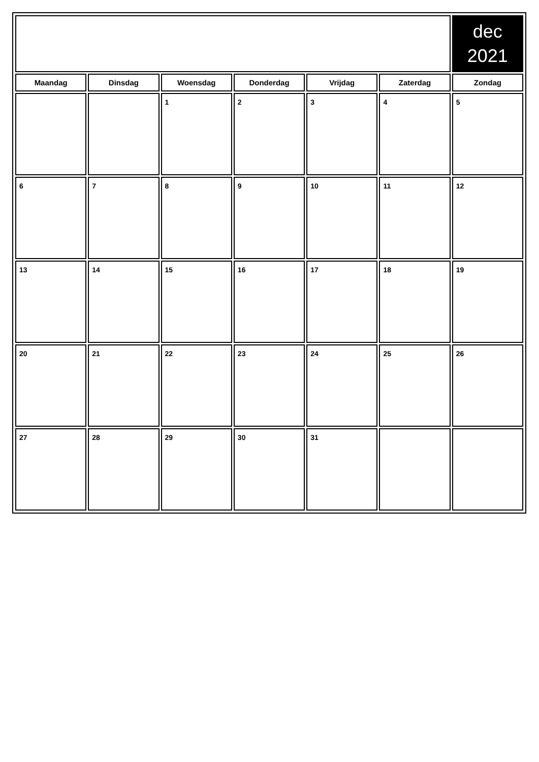| | | | | | | dec 2021 |
| Maandag | Dinsdag | Woensdag | Donderdag | Vrijdag | Zaterdag | Zondag |
| | | 1 | 2 | 3 | 4 | 5 |
| 6 | 7 | 8 | 9 | 10 | 11 | 12 |
| 13 | 14 | 15 | 16 | 17 | 18 | 19 |
| 20 | 21 | 22 | 23 | 24 | 25 | 26 |
| 27 | 28 | 29 | 30 | 31 | | |